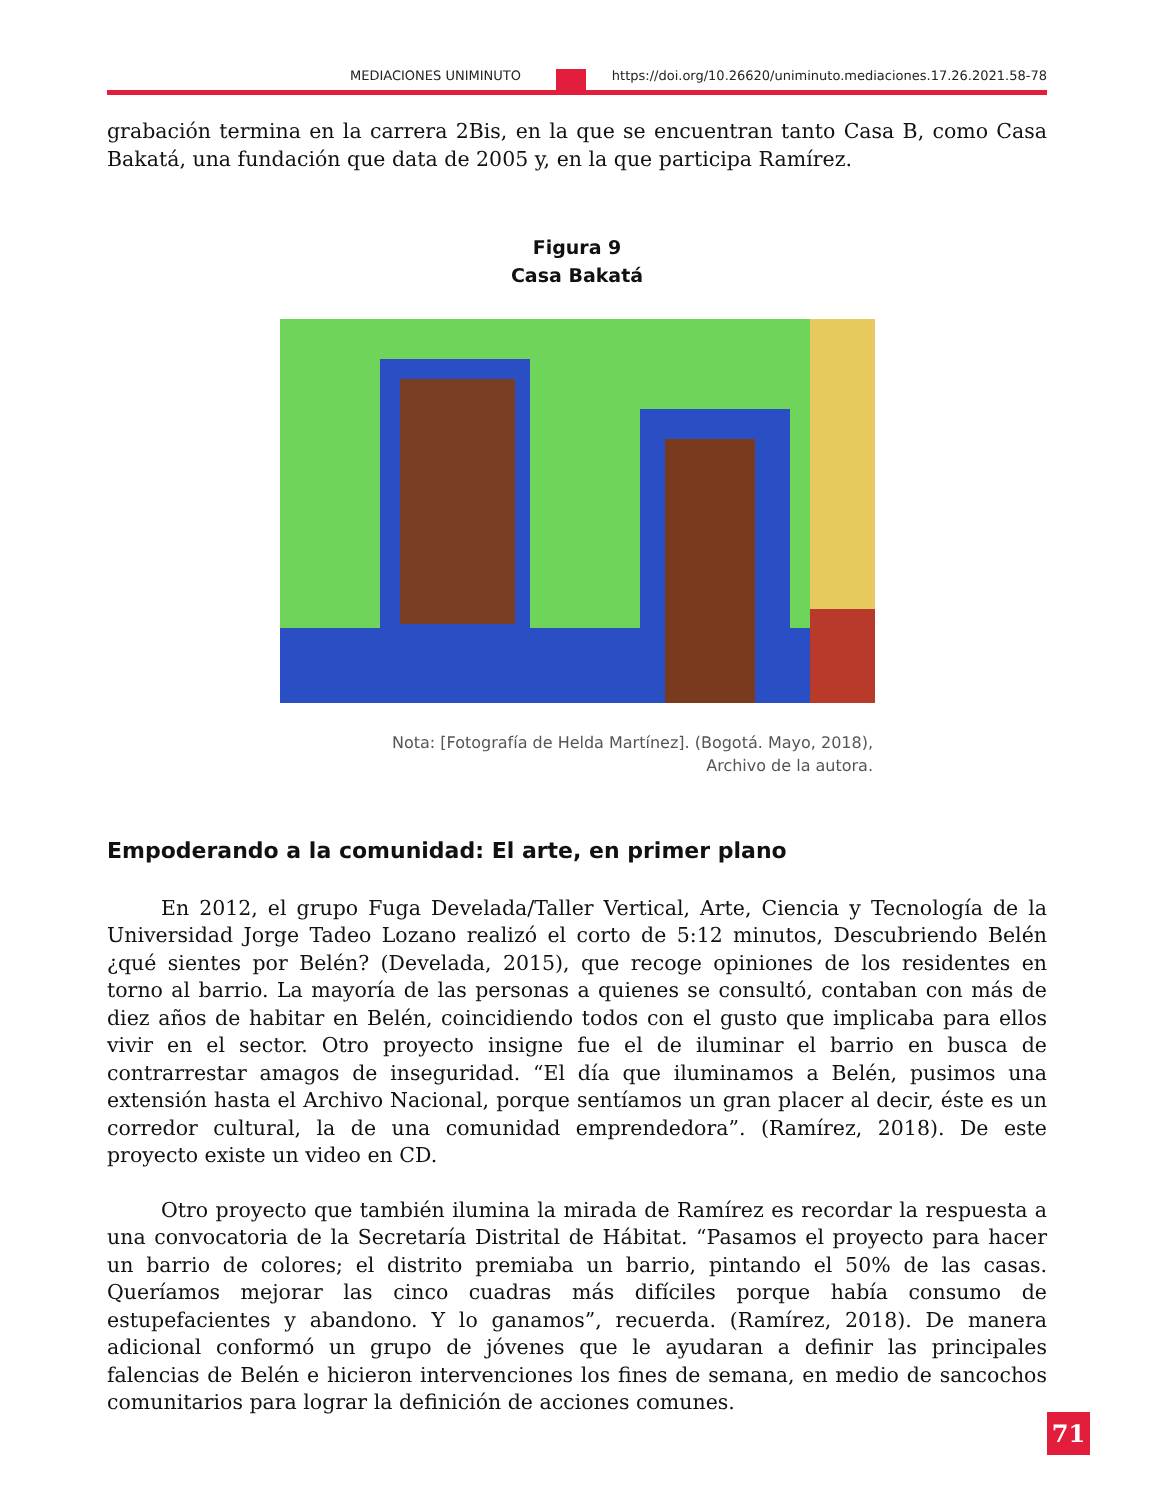MEDIACIONES UNIMINUTO https://doi.org/10.26620/uniminuto.mediaciones.17.26.2021.58-78
grabación termina en la carrera 2Bis, en la que se encuentran tanto Casa B, como Casa Bakatá, una fundación que data de 2005 y, en la que participa Ramírez.
Figura 9
Casa Bakatá
Nota: [Fotografía de Helda Martínez]. (Bogotá. Mayo, 2018),
Archivo de la autora.
Empoderando a la comunidad: El arte, en primer plano
En 2012, el grupo Fuga Develada/Taller Vertical, Arte, Ciencia y Tecnología de la Universidad Jorge Tadeo Lozano realizó el corto de 5:12 minutos, Descubriendo Belén ¿qué sientes por Belén? (Develada, 2015), que recoge opiniones de los residentes en torno al barrio. La mayoría de las personas a quienes se consultó, contaban con más de diez años de habitar en Belén, coincidiendo todos con el gusto que implicaba para ellos vivir en el sector. Otro proyecto insigne fue el de iluminar el barrio en busca de contrarrestar amagos de inseguridad. “El día que iluminamos a Belén, pusimos una extensión hasta el Archivo Nacional, porque sentíamos un gran placer al decir, éste es un corredor cultural, la de una comunidad emprendedora”. (Ramírez, 2018). De este proyecto existe un video en CD.
Otro proyecto que también ilumina la mirada de Ramírez es recordar la respuesta a una convocatoria de la Secretaría Distrital de Hábitat. “Pasamos el proyecto para hacer un barrio de colores; el distrito premiaba un barrio, pintando el 50% de las casas. Queríamos mejorar las cinco cuadras más difíciles porque había consumo de estupefacientes y abandono. Y lo ganamos”, recuerda. (Ramírez, 2018). De manera adicional conformó un grupo de jóvenes que le ayudaran a definir las principales falencias de Belén e hicieron intervenciones los fines de semana, en medio de sancochos comunitarios para lograr la definición de acciones comunes.
71